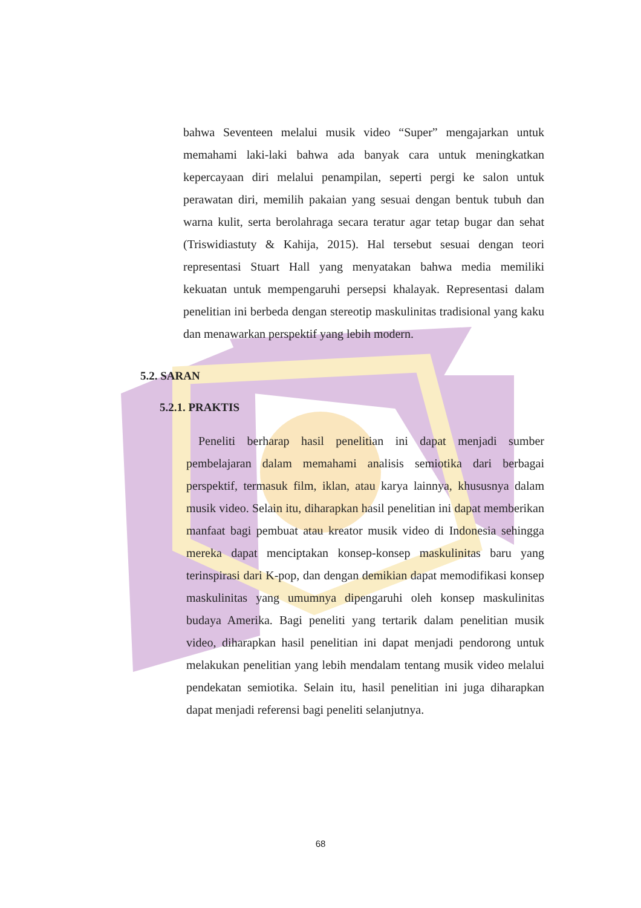bahwa Seventeen melalui musik video “Super” mengajarkan untuk memahami laki-laki bahwa ada banyak cara untuk meningkatkan kepercayaan diri melalui penampilan, seperti pergi ke salon untuk perawatan diri, memilih pakaian yang sesuai dengan bentuk tubuh dan warna kulit, serta berolahraga secara teratur agar tetap bugar dan sehat (Triswidiastuty & Kahija, 2015). Hal tersebut sesuai dengan teori representasi Stuart Hall yang menyatakan bahwa media memiliki kekuatan untuk mempengaruhi persepsi khalayak. Representasi dalam penelitian ini berbeda dengan stereotip maskulinitas tradisional yang kaku dan menawarkan perspektif yang lebih modern.
5.2. SARAN
5.2.1. PRAKTIS
Peneliti berharap hasil penelitian ini dapat menjadi sumber pembelajaran dalam memahami analisis semiotika dari berbagai perspektif, termasuk film, iklan, atau karya lainnya, khususnya dalam musik video. Selain itu, diharapkan hasil penelitian ini dapat memberikan manfaat bagi pembuat atau kreator musik video di Indonesia sehingga mereka dapat menciptakan konsep-konsep maskulinitas baru yang terinspirasi dari K-pop, dan dengan demikian dapat memodifikasi konsep maskulinitas yang umumnya dipengaruhi oleh konsep maskulinitas budaya Amerika. Bagi peneliti yang tertarik dalam penelitian musik video, diharapkan hasil penelitian ini dapat menjadi pendorong untuk melakukan penelitian yang lebih mendalam tentang musik video melalui pendekatan semiotika. Selain itu, hasil penelitian ini juga diharapkan dapat menjadi referensi bagi peneliti selanjutnya.
68